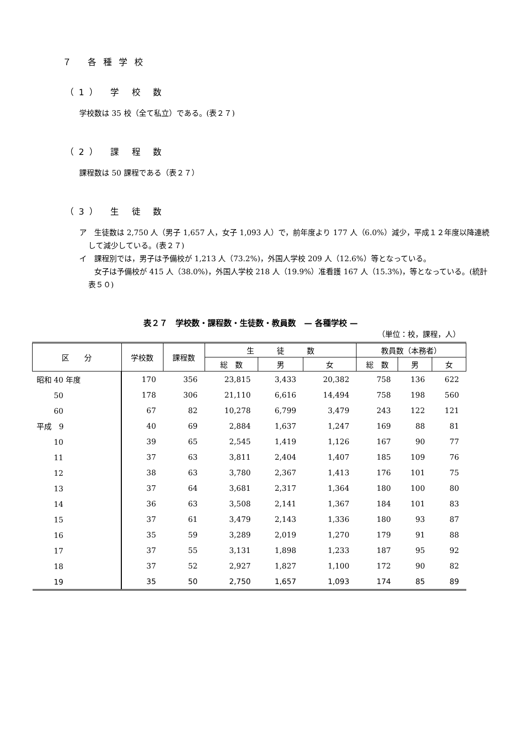７ 各種学校
（1） 学 校 数
学校数は 35 校（全て私立）である。(表２７)
（2） 課 程 数
課程数は 50 課程である（表２７）
（3） 生 徒 数
ア　生徒数は 2,750 人（男子 1,657 人，女子 1,093 人）で，前年度より 177 人（6.0%）減少，平成１２年度以降連続して減少している。(表２７)
イ　課程別では，男子は予備校が 1,213 人（73.2%)，外国人学校 209 人（12.6%）等となっている。
　　女子は予備校が 415 人（38.0%)，外国人学校 218 人（19.9%）准看護 167 人（15.3%)，等となっている。(統計表５０)
表２７　学校数・課程数・生徒数・教員数　— 各種学校 —
（単位：校，課程，人）
| 区 分 | 学校数 | 課程数 | 生 徒 数 | | | 教員数（本務者） | | |
| --- | --- | --- | --- | --- | --- | --- | --- | --- |
| | | | 総 数 | 男 | 女 | 総 数 | 男 | 女 |
| 昭和 40 年度 | 170 | 356 | 23,815 | 3,433 | 20,382 | 758 | 136 | 622 |
| 50 | 178 | 306 | 21,110 | 6,616 | 14,494 | 758 | 198 | 560 |
| 60 | 67 | 82 | 10,278 | 6,799 | 3,479 | 243 | 122 | 121 |
| 平成 9 | 40 | 69 | 2,884 | 1,637 | 1,247 | 169 | 88 | 81 |
| 10 | 39 | 65 | 2,545 | 1,419 | 1,126 | 167 | 90 | 77 |
| 11 | 37 | 63 | 3,811 | 2,404 | 1,407 | 185 | 109 | 76 |
| 12 | 38 | 63 | 3,780 | 2,367 | 1,413 | 176 | 101 | 75 |
| 13 | 37 | 64 | 3,681 | 2,317 | 1,364 | 180 | 100 | 80 |
| 14 | 36 | 63 | 3,508 | 2,141 | 1,367 | 184 | 101 | 83 |
| 15 | 37 | 61 | 3,479 | 2,143 | 1,336 | 180 | 93 | 87 |
| 16 | 35 | 59 | 3,289 | 2,019 | 1,270 | 179 | 91 | 88 |
| 17 | 37 | 55 | 3,131 | 1,898 | 1,233 | 187 | 95 | 92 |
| 18 | 37 | 52 | 2,927 | 1,827 | 1,100 | 172 | 90 | 82 |
| 19 | 35 | 50 | 2,750 | 1,657 | 1,093 | 174 | 85 | 89 |